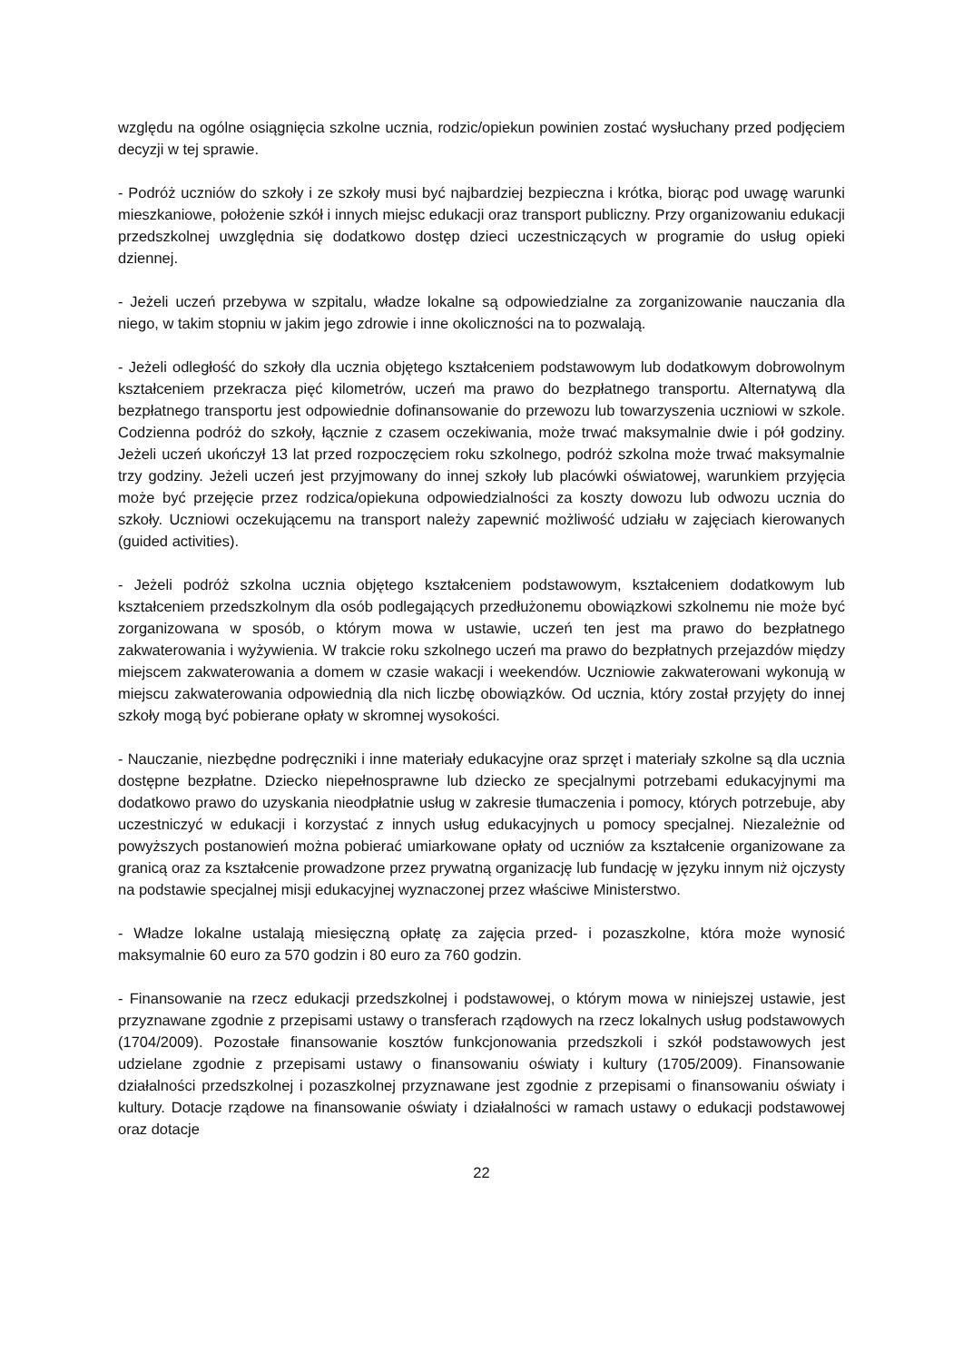względu na ogólne osiągnięcia szkolne ucznia, rodzic/opiekun powinien zostać wysłuchany przed podjęciem decyzji w tej sprawie.
- Podróż uczniów do szkoły i ze szkoły musi być najbardziej bezpieczna i krótka, biorąc pod uwagę warunki mieszkaniowe, położenie szkół i innych miejsc edukacji oraz transport publiczny. Przy organizowaniu edukacji przedszkolnej uwzględnia się dodatkowo dostęp dzieci uczestniczących w programie do usług opieki dziennej.
- Jeżeli uczeń przebywa w szpitalu, władze lokalne są odpowiedzialne za zorganizowanie nauczania dla niego, w takim stopniu w jakim jego zdrowie i inne okoliczności na to pozwalają.
- Jeżeli odległość do szkoły dla ucznia objętego kształceniem podstawowym lub dodatkowym dobrowolnym kształceniem przekracza pięć kilometrów, uczeń ma prawo do bezpłatnego transportu. Alternatywą dla bezpłatnego transportu jest odpowiednie dofinansowanie do przewozu lub towarzyszenia uczniowi w szkole. Codzienna podróż do szkoły, łącznie z czasem oczekiwania, może trwać maksymalnie dwie i pół godziny. Jeżeli uczeń ukończył 13 lat przed rozpoczęciem roku szkolnego, podróż szkolna może trwać maksymalnie trzy godziny. Jeżeli uczeń jest przyjmowany do innej szkoły lub placówki oświatowej, warunkiem przyjęcia może być przejęcie przez rodzica/opiekuna odpowiedzialności za koszty dowozu lub odwozu ucznia do szkoły. Uczniowi oczekującemu na transport należy zapewnić możliwość udziału w zajęciach kierowanych (guided activities).
- Jeżeli podróż szkolna ucznia objętego kształceniem podstawowym, kształceniem dodatkowym lub kształceniem przedszkolnym dla osób podlegających przedłużonemu obowiązkowi szkolnemu nie może być zorganizowana w sposób, o którym mowa w ustawie, uczeń ten jest ma prawo do bezpłatnego zakwaterowania i wyżywienia. W trakcie roku szkolnego uczeń ma prawo do bezpłatnych przejazdów między miejscem zakwaterowania a domem w czasie wakacji i weekendów. Uczniowie zakwaterowani wykonują w miejscu zakwaterowania odpowiednią dla nich liczbę obowiązków. Od ucznia, który został przyjęty do innej szkoły mogą być pobierane opłaty w skromnej wysokości.
- Nauczanie, niezbędne podręczniki i inne materiały edukacyjne oraz sprzęt i materiały szkolne są dla ucznia dostępne bezpłatne. Dziecko niepełnosprawne lub dziecko ze specjalnymi potrzebami edukacyjnymi ma dodatkowo prawo do uzyskania nieodpłatnie usług w zakresie tłumaczenia i pomocy, których potrzebuje, aby uczestniczyć w edukacji i korzystać z innych usług edukacyjnych u pomocy specjalnej. Niezależnie od powyższych postanowień można pobierać umiarkowane opłaty od uczniów za kształcenie organizowane za granicą oraz za kształcenie prowadzone przez prywatną organizację lub fundację w języku innym niż ojczysty na podstawie specjalnej misji edukacyjnej wyznaczonej przez właściwe Ministerstwo.
- Władze lokalne ustalają miesięczną opłatę za zajęcia przed- i pozaszkolne, która może wynosić maksymalnie 60 euro za 570 godzin i 80 euro za 760 godzin.
- Finansowanie na rzecz edukacji przedszkolnej i podstawowej, o którym mowa w niniejszej ustawie, jest przyznawane zgodnie z przepisami ustawy o transferach rządowych na rzecz lokalnych usług podstawowych (1704/2009). Pozostałe finansowanie kosztów funkcjonowania przedszkoli i szkół podstawowych jest udzielane zgodnie z przepisami ustawy o finansowaniu oświaty i kultury (1705/2009). Finansowanie działalności przedszkolnej i pozaszkolnej przyznawane jest zgodnie z przepisami o finansowaniu oświaty i kultury. Dotacje rządowe na finansowanie oświaty i działalności w ramach ustawy o edukacji podstawowej oraz dotacje
22